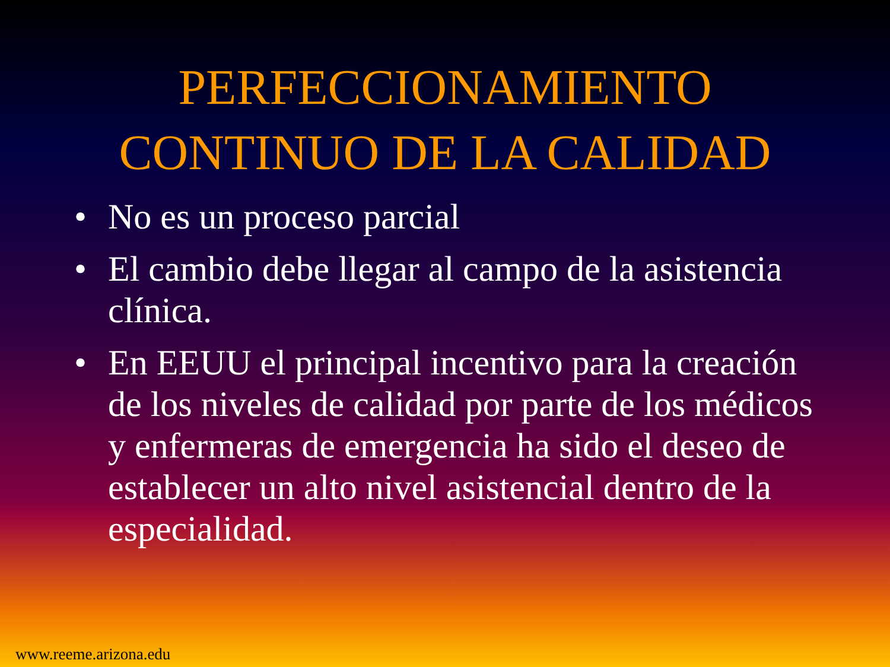PERFECCIONAMIENTO
CONTINUO DE LA CALIDAD
• No es un proceso parcial
• El cambio debe llegar al campo de la asistencia clínica.
• En EEUU el principal incentivo para la creación de los niveles de calidad por parte de los médicos y enfermeras de emergencia ha sido el deseo de establecer un alto nivel asistencial dentro de la especialidad.
www.reeme.arizona.edu